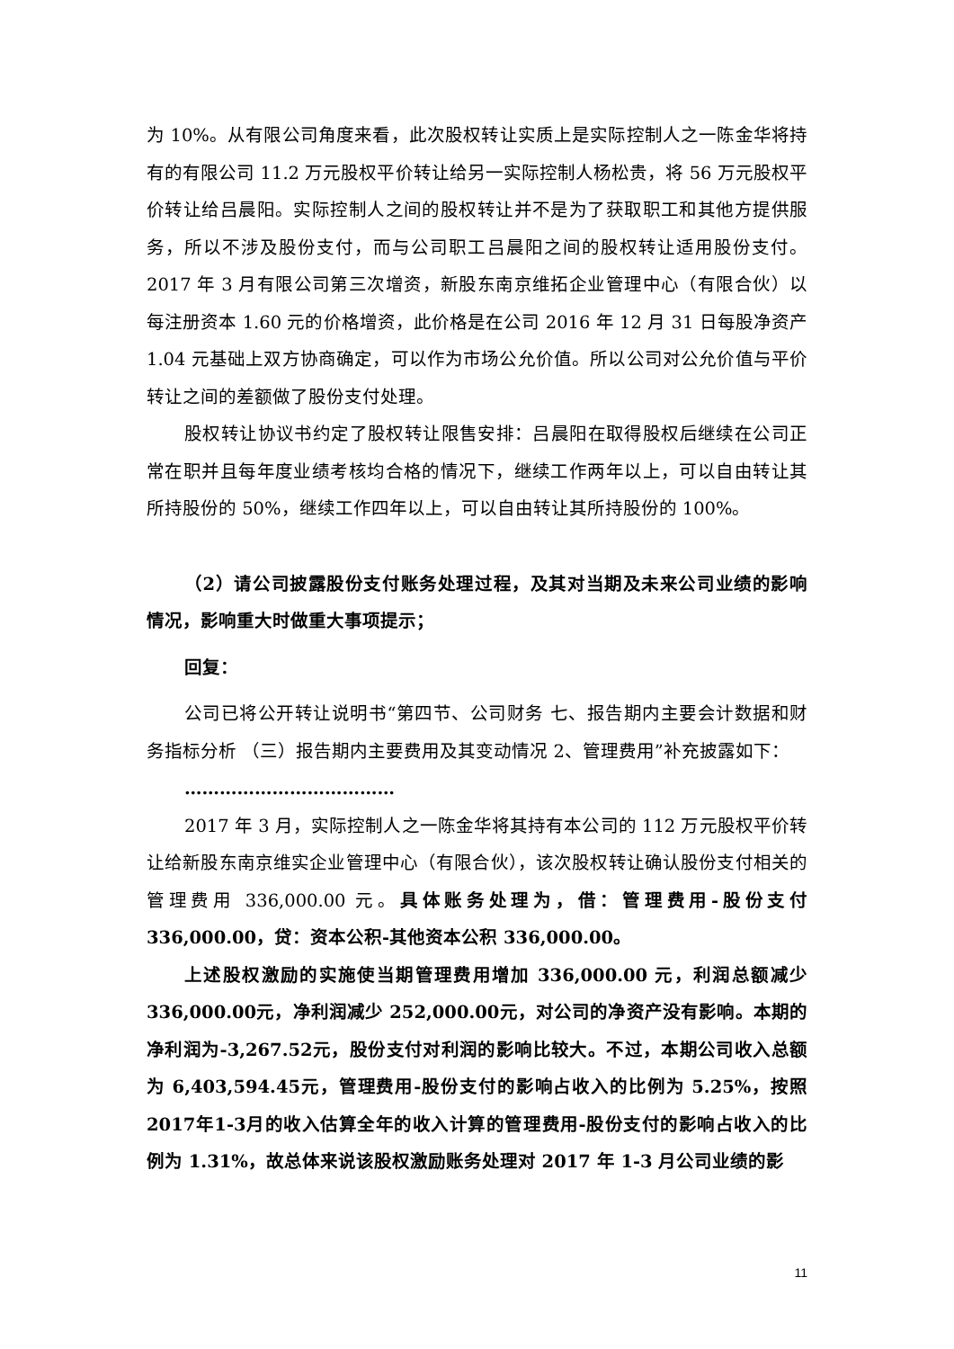为 10%。从有限公司角度来看，此次股权转让实质上是实际控制人之一陈金华将持有的有限公司 11.2 万元股权平价转让给另一实际控制人杨松贵，将 56 万元股权平价转让给吕晨阳。实际控制人之间的股权转让并不是为了获取职工和其他方提供服务，所以不涉及股份支付，而与公司职工吕晨阳之间的股权转让适用股份支付。2017 年 3 月有限公司第三次增资，新股东南京维拓企业管理中心（有限合伙）以每注册资本 1.60 元的价格增资，此价格是在公司 2016 年 12 月 31 日每股净资产 1.04 元基础上双方协商确定，可以作为市场公允价值。所以公司对公允价值与平价转让之间的差额做了股份支付处理。
股权转让协议书约定了股权转让限售安排：吕晨阳在取得股权后继续在公司正常在职并且每年度业绩考核均合格的情况下，继续工作两年以上，可以自由转让其所持股份的 50%，继续工作四年以上，可以自由转让其所持股份的 100%。
（2）请公司披露股份支付账务处理过程，及其对当期及未来公司业绩的影响情况，影响重大时做重大事项提示；
回复：
公司已将公开转让说明书“第四节、公司财务 七、报告期内主要会计数据和财务指标分析 （三）报告期内主要费用及其变动情况 2、管理费用”补充披露如下：
………………………………
2017 年 3 月，实际控制人之一陈金华将其持有本公司的 112 万元股权平价转让给新股东南京维实企业管理中心（有限合伙），该次股权转让确认股份支付相关的管理费用 336,000.00 元。具体账务处理为，借：管理费用-股份支付 336,000.00，贷：资本公积-其他资本公积 336,000.00。
上述股权激励的实施使当期管理费用增加 336,000.00 元，利润总额减少 336,000.00元，净利润减少 252,000.00元，对公司的净资产没有影响。本期的净利润为-3,267.52元，股份支付对利润的影响比较大。不过，本期公司收入总额为 6,403,594.45元，管理费用-股份支付的影响占收入的比例为 5.25%，按照 2017年1-3月的收入估算全年的收入计算的管理费用-股份支付的影响占收入的比例为 1.31%，故总体来说该股权激励账务处理对 2017 年 1-3 月公司业绩的影
11